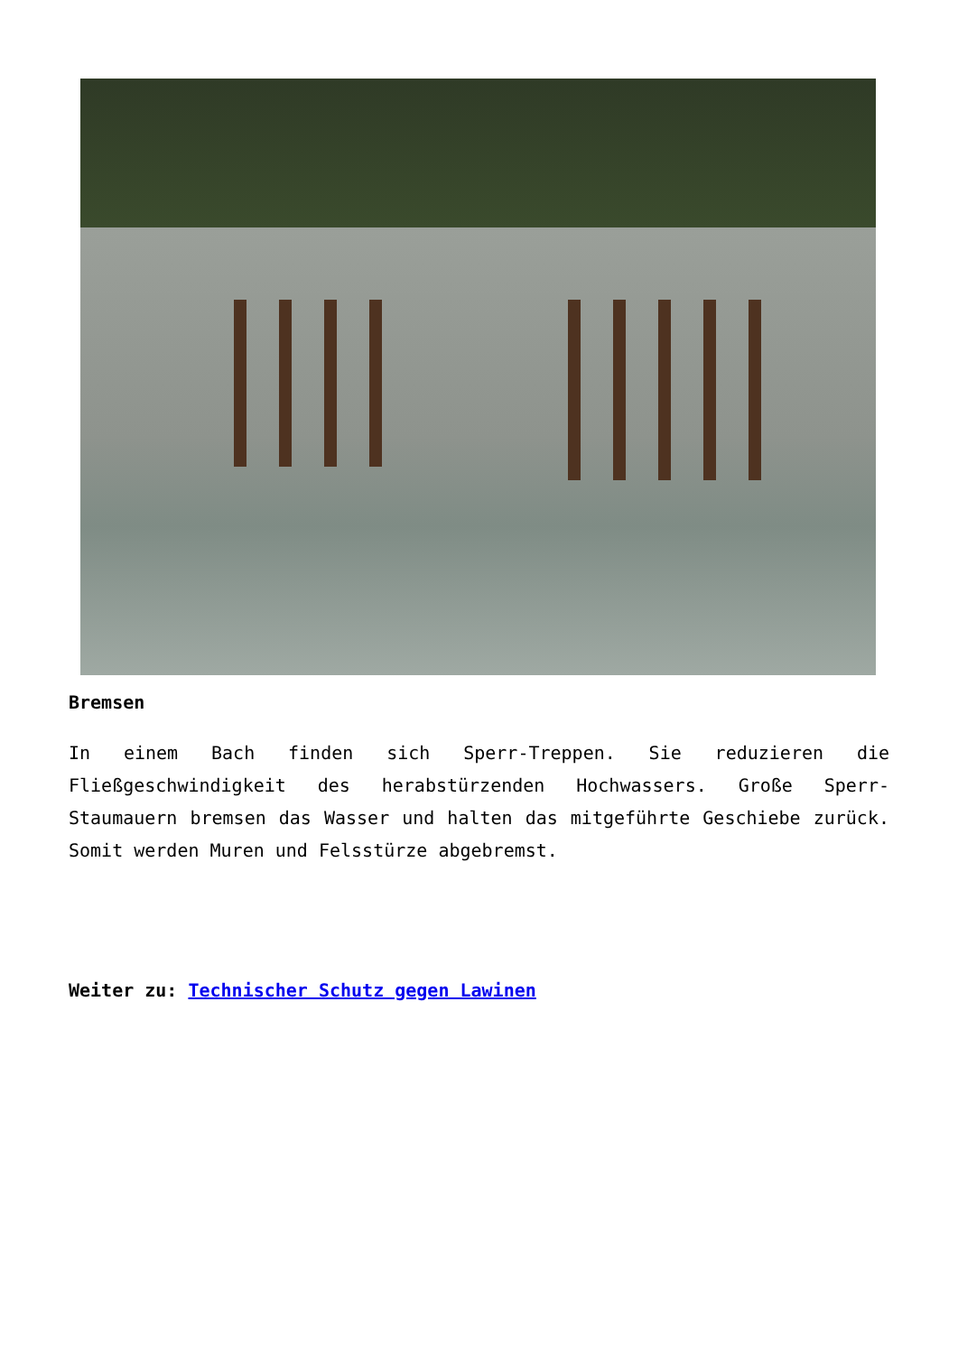Bremsen
In einem Bach finden sich Sperr-Treppen. Sie reduzieren die Fließgeschwindigkeit des herabstürzenden Hochwassers. Große Sperr-Staumauern bremsen das Wasser und halten das mitgeführte Geschiebe zurück. Somit werden Muren und Felsstürze abgebremst.
Weiter zu: Technischer Schutz gegen Lawinen